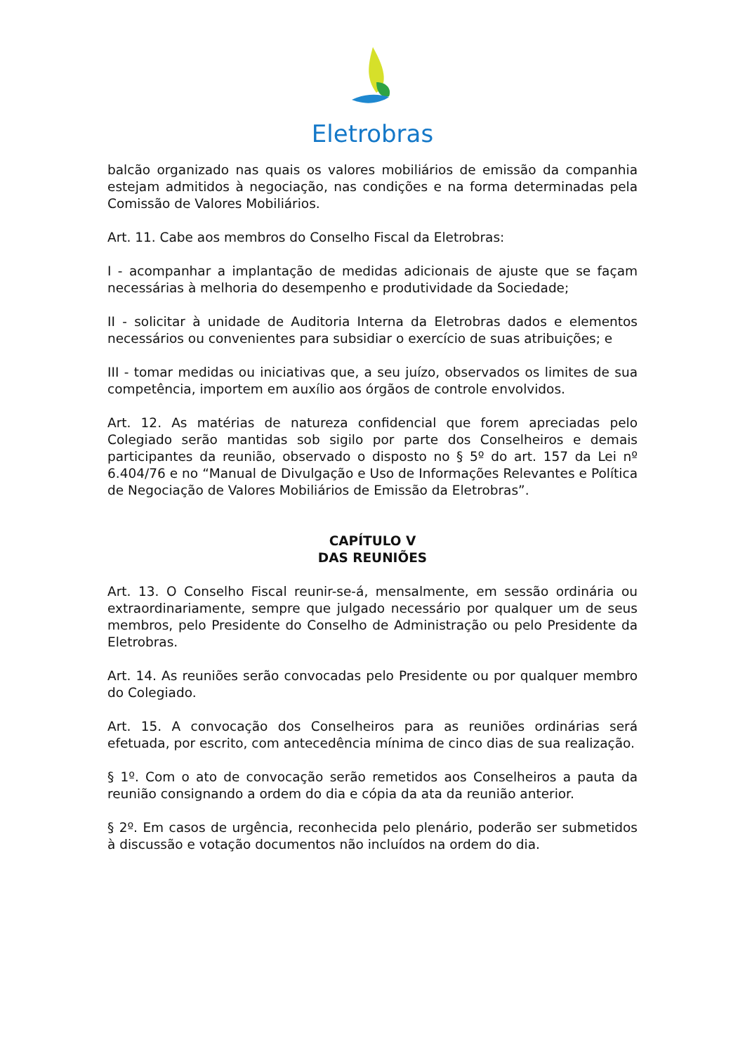Eletrobras
balcão organizado nas quais os valores mobiliários de emissão da companhia estejam admitidos à negociação, nas condições e na forma determinadas pela Comissão de Valores Mobiliários.
Art. 11. Cabe aos membros do Conselho Fiscal da Eletrobras:
I - acompanhar a implantação de medidas adicionais de ajuste que se façam necessárias à melhoria do desempenho e produtividade da Sociedade;
II - solicitar à unidade de Auditoria Interna da Eletrobras dados e elementos necessários ou convenientes para subsidiar o exercício de suas atribuições; e
III - tomar medidas ou iniciativas que, a seu juízo, observados os limites de sua competência, importem em auxílio aos órgãos de controle envolvidos.
Art. 12. As matérias de natureza confidencial que forem apreciadas pelo Colegiado serão mantidas sob sigilo por parte dos Conselheiros e demais participantes da reunião, observado o disposto no § 5º do art. 157 da Lei nº 6.404/76 e no “Manual de Divulgação e Uso de Informações Relevantes e Política de Negociação de Valores Mobiliários de Emissão da Eletrobras”.
CAPÍTULO V
DAS REUNIÕES
Art. 13. O Conselho Fiscal reunir-se-á, mensalmente, em sessão ordinária ou extraordinariamente, sempre que julgado necessário por qualquer um de seus membros, pelo Presidente do Conselho de Administração ou pelo Presidente da Eletrobras.
Art. 14. As reuniões serão convocadas pelo Presidente ou por qualquer membro do Colegiado.
Art. 15. A convocação dos Conselheiros para as reuniões ordinárias será efetuada, por escrito, com antecedência mínima de cinco dias de sua realização.
§ 1º. Com o ato de convocação serão remetidos aos Conselheiros a pauta da reunião consignando a ordem do dia e cópia da ata da reunião anterior.
§ 2º. Em casos de urgência, reconhecida pelo plenário, poderão ser submetidos à discussão e votação documentos não incluídos na ordem do dia.